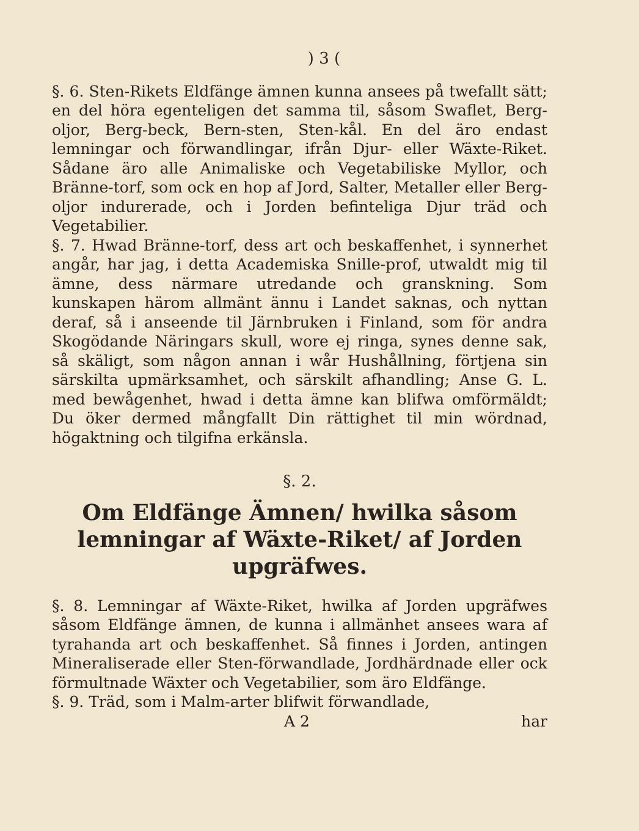) 3 (
§. 6. Sten-Rikets Eldfänge ämnen kunna ansees på twefallt sätt; en del höra egenteligen det samma til, såsom Swaflet, Berg-oljor, Berg-beck, Bern-sten, Sten-kål. En del äro endast lemningar och förwandlingar, ifrån Djur- eller Wäxte-Riket. Sådane äro alle Animaliske och Vegetabiliske Myllor, och Bränne-torf, som ock en hop af Jord, Salter, Metaller eller Berg-oljor indurerade, och i Jorden befinteliga Djur träd och Vegetabilier.
§. 7. Hwad Bränne-torf, dess art och beskaffenhet, i synnerhet angår, har jag, i detta Academiska Snille-prof, utwaldt mig til ämne, dess närmare utredande och granskning. Som kunskapen härom allmänt ännu i Landet saknas, och nyttan deraf, så i anseende til Järnbruken i Finland, som för andra Skogödande Näringars skull, wore ej ringa, synes denne sak, så skäligt, som någon annan i wår Hushållning, förtjena sin särskilta upmärksamhet, och särskilt afhandling; Anse G. L. med bewågenhet, hwad i detta ämne kan blifwa omförmäldt; Du öker dermed mångfallt Din rättighet til min wördnad, högaktning och tilgifna erkänsla.
§. 2.
Om Eldfänge Ämnen/ hwilka såsom lemningar af Wäxte-Riket/ af Jorden upgräfwes.
§. 8. Lemningar af Wäxte-Riket, hwilka af Jorden upgräfwes såsom Eldfänge ämnen, de kunna i allmänhet ansees wara af tyrahanda art och beskaffenhet. Så finnes i Jorden, antingen Mineraliserade eller Sten-förwandlade, Jordhärdnade eller ock förmultnade Wäxter och Vegetabilier, som äro Eldfänge.
§. 9. Träd, som i Malm-arter blifwit förwandlade,
A 2 har